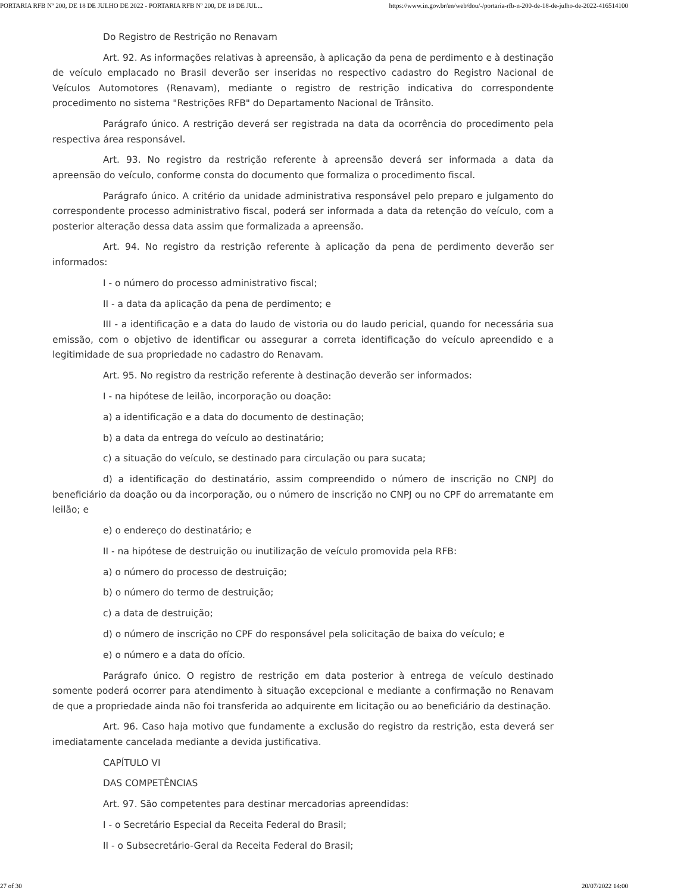PORTARIA RFB Nº 200, DE 18 DE JULHO DE 2022 - PORTARIA RFB Nº 200, DE 18 DE JUL... https://www.in.gov.br/en/web/dou/-/portaria-rfb-n-200-de-18-de-julho-de-2022-416514100
Do Registro de Restrição no Renavam
Art. 92. As informações relativas à apreensão, à aplicação da pena de perdimento e à destinação de veículo emplacado no Brasil deverão ser inseridas no respectivo cadastro do Registro Nacional de Veículos Automotores (Renavam), mediante o registro de restrição indicativa do correspondente procedimento no sistema "Restrições RFB" do Departamento Nacional de Trânsito.
Parágrafo único. A restrição deverá ser registrada na data da ocorrência do procedimento pela respectiva área responsável.
Art. 93. No registro da restrição referente à apreensão deverá ser informada a data da apreensão do veículo, conforme consta do documento que formaliza o procedimento fiscal.
Parágrafo único. A critério da unidade administrativa responsável pelo preparo e julgamento do correspondente processo administrativo fiscal, poderá ser informada a data da retenção do veículo, com a posterior alteração dessa data assim que formalizada a apreensão.
Art. 94. No registro da restrição referente à aplicação da pena de perdimento deverão ser informados:
I - o número do processo administrativo fiscal;
II - a data da aplicação da pena de perdimento; e
III - a identificação e a data do laudo de vistoria ou do laudo pericial, quando for necessária sua emissão, com o objetivo de identificar ou assegurar a correta identificação do veículo apreendido e a legitimidade de sua propriedade no cadastro do Renavam.
Art. 95. No registro da restrição referente à destinação deverão ser informados:
I - na hipótese de leilão, incorporação ou doação:
a) a identificação e a data do documento de destinação;
b) a data da entrega do veículo ao destinatário;
c) a situação do veículo, se destinado para circulação ou para sucata;
d) a identificação do destinatário, assim compreendido o número de inscrição no CNPJ do beneficiário da doação ou da incorporação, ou o número de inscrição no CNPJ ou no CPF do arrematante em leilão; e
e) o endereço do destinatário; e
II - na hipótese de destruição ou inutilização de veículo promovida pela RFB:
a) o número do processo de destruição;
b) o número do termo de destruição;
c) a data de destruição;
d) o número de inscrição no CPF do responsável pela solicitação de baixa do veículo; e
e) o número e a data do ofício.
Parágrafo único. O registro de restrição em data posterior à entrega de veículo destinado somente poderá ocorrer para atendimento à situação excepcional e mediante a confirmação no Renavam de que a propriedade ainda não foi transferida ao adquirente em licitação ou ao beneficiário da destinação.
Art. 96. Caso haja motivo que fundamente a exclusão do registro da restrição, esta deverá ser imediatamente cancelada mediante a devida justificativa.
CAPÍTULO VI
DAS COMPETÊNCIAS
Art. 97. São competentes para destinar mercadorias apreendidas:
I - o Secretário Especial da Receita Federal do Brasil;
II - o Subsecretário-Geral da Receita Federal do Brasil;
27 of 30 20/07/2022 14:00